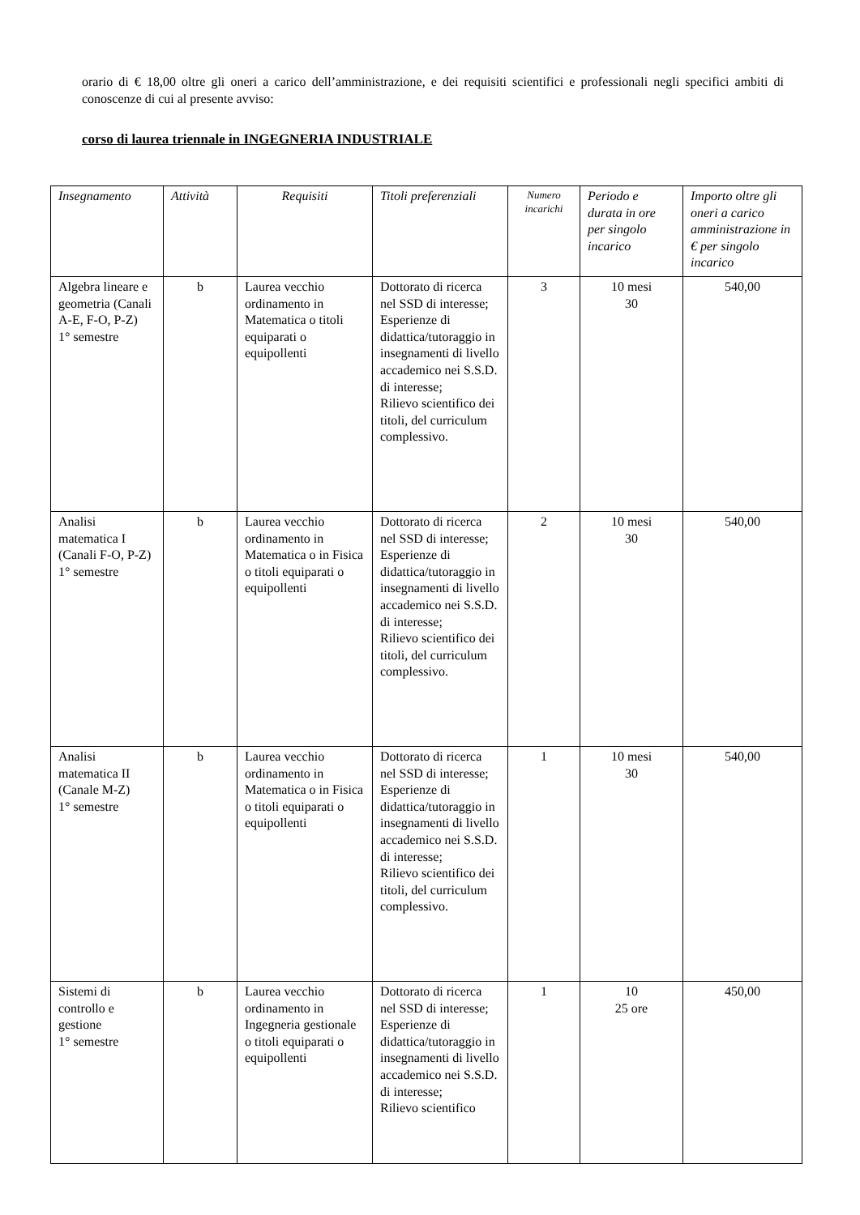orario di € 18,00 oltre gli oneri a carico dell’amministrazione, e dei requisiti scientifici e professionali negli specifici ambiti di conoscenze di cui al presente avviso:
corso di laurea triennale in INGEGNERIA INDUSTRIALE
| Insegnamento | Attività | Requisiti | Titoli preferenziali | Numero incarichi | Periodo e durata in ore per singolo incarico | Importo oltre gli oneri a carico amministrazione in € per singolo incarico |
| --- | --- | --- | --- | --- | --- | --- |
| Algebra lineare e geometria (Canali A-E, F-O, P-Z) 1° semestre | b | Laurea vecchio ordinamento in Matematica o titoli equiparati o equipollenti | Dottorato di ricerca nel SSD di interesse; Esperienze di didattica/tutoraggio in insegnamenti di livello accademico nei S.S.D. di interesse; Rilievo scientifico dei titoli, del curriculum complessivo. | 3 | 10 mesi 30 | 540,00 |
| Analisi matematica I (Canali F-O, P-Z) 1° semestre | b | Laurea vecchio ordinamento in Matematica o in Fisica o titoli equiparati o equipollenti | Dottorato di ricerca nel SSD di interesse; Esperienze di didattica/tutoraggio in insegnamenti di livello accademico nei S.S.D. di interesse; Rilievo scientifico dei titoli, del curriculum complessivo. | 2 | 10 mesi 30 | 540,00 |
| Analisi matematica II (Canale M-Z) 1° semestre | b | Laurea vecchio ordinamento in Matematica o in Fisica o titoli equiparati o equipollenti | Dottorato di ricerca nel SSD di interesse; Esperienze di didattica/tutoraggio in insegnamenti di livello accademico nei S.S.D. di interesse; Rilievo scientifico dei titoli, del curriculum complessivo. | 1 | 10 mesi 30 | 540,00 |
| Sistemi di controllo e gestione 1° semestre | b | Laurea vecchio ordinamento in Ingegneria gestionale o titoli equiparati o equipollenti | Dottorato di ricerca nel SSD di interesse; Esperienze di didattica/tutoraggio in insegnamenti di livello accademico nei S.S.D. di interesse; Rilievo scientifico | 1 | 10 25 ore | 450,00 |